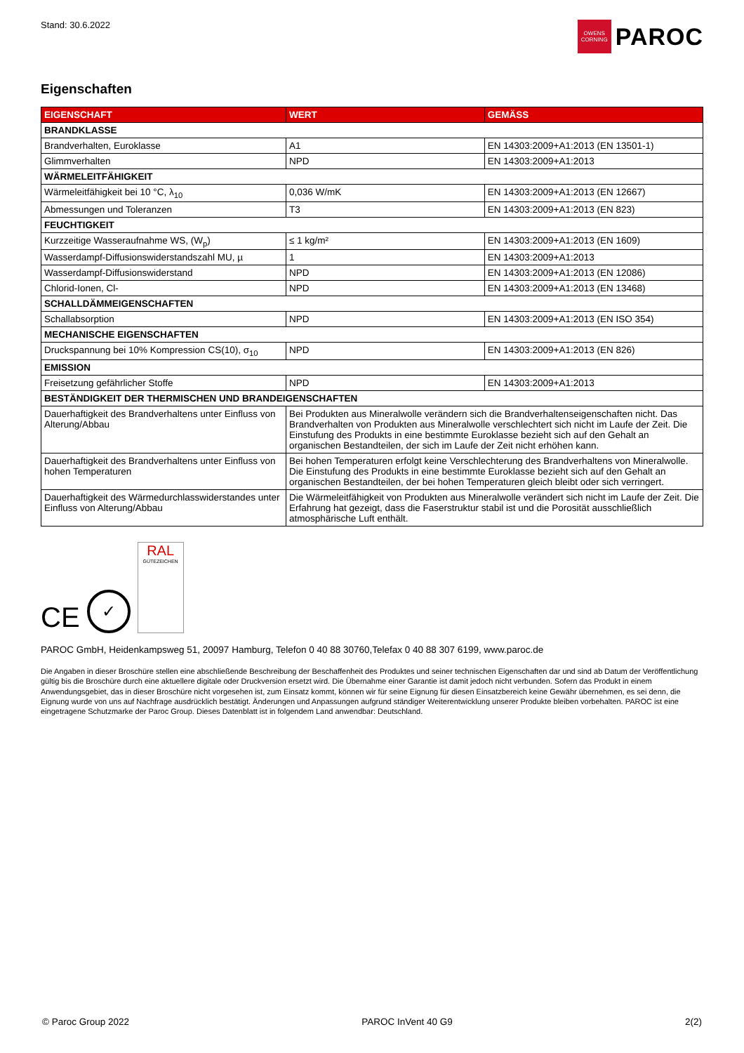Stand: 30.6.2022
OWENS CORNING
PAROC
Eigenschaften
| EIGENSCHAFT | WERT | GEMÄSS |
| --- | --- | --- |
| BRANDKLASSE | | |
| Brandverhalten, Euroklasse | A1 | EN 14303:2009+A1:2013 (EN 13501-1) |
| Glimmverhalten | NPD | EN 14303:2009+A1:2013 |
| WÄRMELEITFÄHIGKEIT | | |
| Wärmeleitfähigkeit bei 10 °C, λ<sub>10</sub> | 0,036 W/mK | EN 14303:2009+A1:2013 (EN 12667) |
| Abmessungen und Toleranzen | T3 | EN 14303:2009+A1:2013 (EN 823) |
| FEUCHTIGKEIT | | |
| Kurzzeitige Wasseraufnahme WS, (W<sub>p</sub>) | ≤ 1 kg/m² | EN 14303:2009+A1:2013 (EN 1609) |
| Wasserdampf-Diffusionswiderstandszahl MU, µ | 1 | EN 14303:2009+A1:2013 |
| Wasserdampf-Diffusionswiderstand | NPD | EN 14303:2009+A1:2013 (EN 12086) |
| Chlorid-Ionen, Cl- | NPD | EN 14303:2009+A1:2013 (EN 13468) |
| SCHALLDÄMMEIGENSCHAFTEN | | |
| Schallabsorption | NPD | EN 14303:2009+A1:2013 (EN ISO 354) |
| MECHANISCHE EIGENSCHAFTEN | | |
| Druckspannung bei 10% Kompression CS(10), σ<sub>10</sub> | NPD | EN 14303:2009+A1:2013 (EN 826) |
| EMISSION | | |
| Freisetzung gefährlicher Stoffe | NPD | EN 14303:2009+A1:2013 |
| BESTÄNDIGKEIT DER THERMISCHEN UND BRANDEIGENSCHAFTEN | | |
| Dauerhaftigkeit des Brandverhaltens unter Einfluss von Alterung/Abbau | Bei Produkten aus Mineralwolle verändern sich die Brandverhaltenseigenschaften nicht. Das Brandverhalten von Produkten aus Mineralwolle verschlechtert sich nicht im Laufe der Zeit. Die Einstufung des Produkts in eine bestimmte Euroklasse bezieht sich auf den Gehalt an organischen Bestandteilen, der sich im Laufe der Zeit nicht erhöhen kann. | |
| Dauerhaftigkeit des Brandverhaltens unter Einfluss von hohen Temperaturen | Bei hohen Temperaturen erfolgt keine Verschlechterung des Brandverhaltens von Mineralwolle. Die Einstufung des Produkts in eine bestimmte Euroklasse bezieht sich auf den Gehalt an organischen Bestandteilen, der bei hohen Temperaturen gleich bleibt oder sich verringert. | |
| Dauerhaftigkeit des Wärmedurchlasswiderstandes unter Einfluss von Alterung/Abbau | Die Wärmeleitfähigkeit von Produkten aus Mineralwolle verändert sich nicht im Laufe der Zeit. Die Erfahrung hat gezeigt, dass die Faserstruktur stabil ist und die Porosität ausschließlich atmosphärische Luft enthält. | |
CE
✓
RAL
GÜTEZEICHEN
PAROC GmbH, Heidenkampsweg 51, 20097 Hamburg, Telefon 0 40 88 30760,Telefax 0 40 88 307 6199, www.paroc.de
Die Angaben in dieser Broschüre stellen eine abschließende Beschreibung der Beschaffenheit des Produktes und seiner technischen Eigenschaften dar und sind ab Datum der Veröffentlichung gültig bis die Broschüre durch eine aktuellere digitale oder Druckversion ersetzt wird. Die Übernahme einer Garantie ist damit jedoch nicht verbunden. Sofern das Produkt in einem Anwendungsgebiet, das in dieser Broschüre nicht vorgesehen ist, zum Einsatz kommt, können wir für seine Eignung für diesen Einsatzbereich keine Gewähr übernehmen, es sei denn, die Eignung wurde von uns auf Nachfrage ausdrücklich bestätigt. Änderungen und Anpassungen aufgrund ständiger Weiterentwicklung unserer Produkte bleiben vorbehalten. PAROC ist eine eingetragene Schutzmarke der Paroc Group. Dieses Datenblatt ist in folgendem Land anwendbar: Deutschland.
© Paroc Group 2022 PAROC InVent 40 G9 2(2)